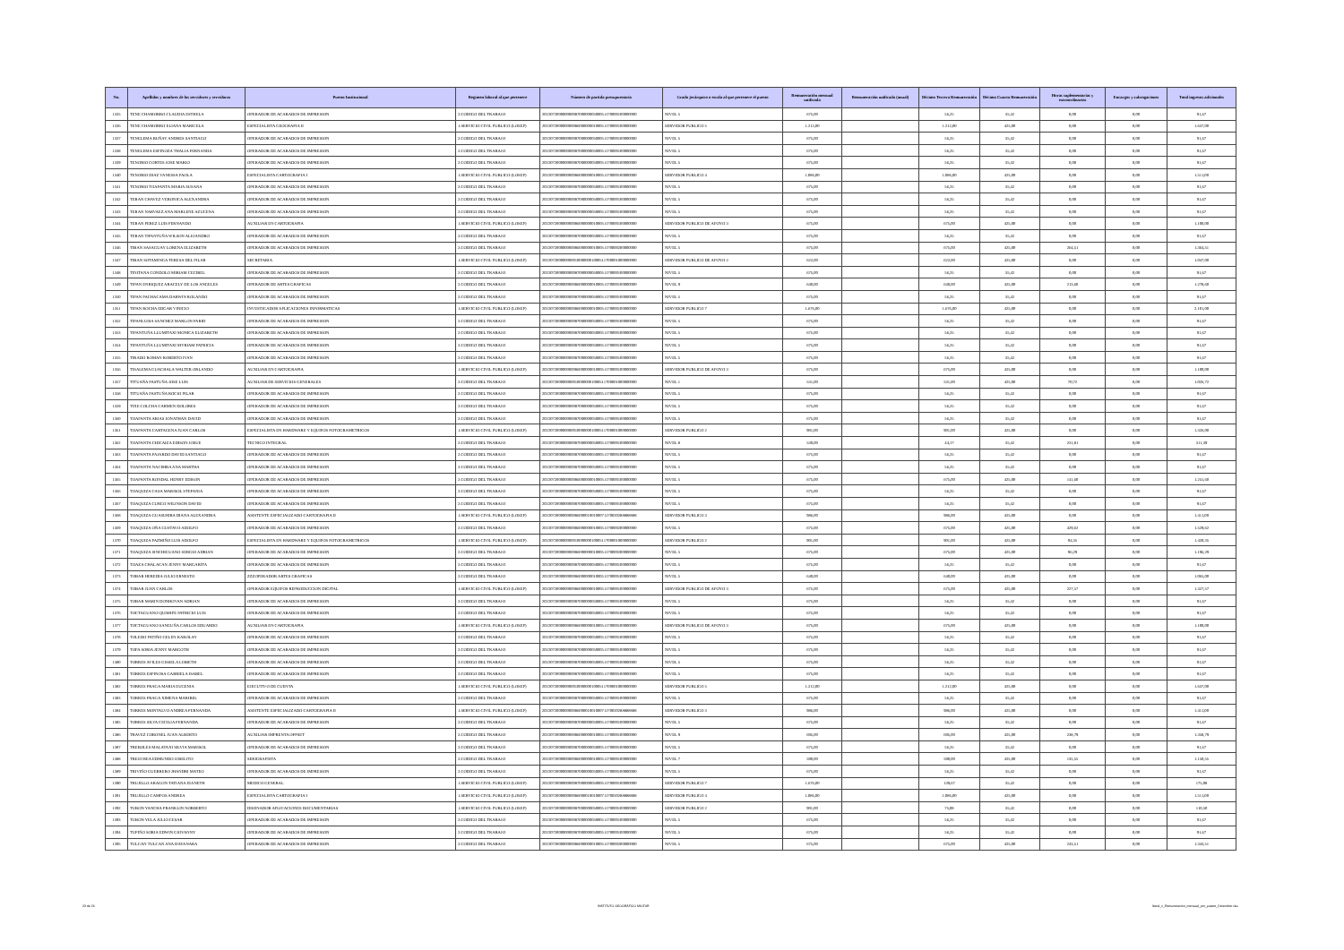| No. | Apellidos y nombres de los servidores y servidoras | Puesto Institucional | Regimen laboral al que pertenece | Número de partida presupuestaria | Grado jerárquico o escala al que pertenece el puesto | Remuneración mensual unificada | Remuneración unificada (anual) | Décimo Tercera Remuneración | Décima Cuarta Remuneración | Horas suplementarias y extraordinarias | Encargos y subrogaciones | Total ingresos adicionales |
| --- | --- | --- | --- | --- | --- | --- | --- | --- | --- | --- | --- | --- |
| 1335 | TENE CHAMORRO CLAUDIA ESTHELA | OPERADOR DE ACABADOS DE IMPRESION | 2.CODIGO DEL TRABAJO | 2022072000000000870000000500051170000100000000 | NIVEL 5 | 675,00 | | 56,25 | 35,42 | 0,00 | 0,00 | 91,67 |
| 1336 | TENE CHAMORRO ELIANA MARICELA | ESPECIALISTA GEOGRAFIA II | 1.SERVICIO CIVIL PUBLICO (LOSEP) | 2022072000000000860000000100051170000100000000 | SERVIDOR PUBLICO 5 | 1.212,00 | | 1.212,00 | 425,00 | 0,00 | 0,00 | 1.637,00 |
| 1337 | TENELEMA BUÑAY ANDRES SANTIAGO | OPERADOR DE ACABADOS DE IMPRESION | 2.CODIGO DEL TRABAJO | 2022072000000000870000000500051170000100000000 | NIVEL 5 | 675,00 | | 56,25 | 35,42 | 0,00 | 0,00 | 91,67 |
| 1338 | TENELEMA ESPINOZA THALIA FERNANDA | OPERADOR DE ACABADOS DE IMPRESION | 2.CODIGO DEL TRABAJO | 2022072000000000870000000500051170000100000000 | NIVEL 5 | 675,00 | | 56,25 | 35,42 | 0,00 | 0,00 | 91,67 |
| 1339 | TENORIO CORTES JOSE MARIO | OPERADOR DE ACABADOS DE IMPRESION | 2.CODIGO DEL TRABAJO | 2022072000000000870000000500051170000100000000 | NIVEL 5 | 675,00 | | 56,25 | 35,42 | 0,00 | 0,00 | 91,67 |
| 1340 | TENORIO DIAZ VANESSA PAOLA | ESPECIALISTA CARTOGRAFIA I | 1.SERVICIO CIVIL PUBLICO (LOSEP) | 2022072000000000860000000100051170000100000000 | SERVIDOR PUBLICO 4 | 1.086,00 | | 1.086,00 | 425,00 | 0,00 | 0,00 | 1.511,00 |
| 1341 | TENORIO TOAPANTA MARIA SUSANA | OPERADOR DE ACABADOS DE IMPRESION | 2.CODIGO DEL TRABAJO | 2022072000000000870000000500051170000100000000 | NIVEL 5 | 675,00 | | 56,25 | 35,42 | 0,00 | 0,00 | 91,67 |
| 1342 | TERAN CHAVEZ VERONICA ALEXANDRA | OPERADOR DE ACABADOS DE IMPRESION | 2.CODIGO DEL TRABAJO | 2022072000000000870000000500051170000100000000 | NIVEL 5 | 675,00 | | 56,25 | 35,42 | 0,00 | 0,00 | 91,67 |
| 1343 | TERAN NARVAEZ ANA MARLENE AZUCENA | OPERADOR DE ACABADOS DE IMPRESION | 2.CODIGO DEL TRABAJO | 2022072000000000870000000500051170000100000000 | NIVEL 5 | 675,00 | | 56,25 | 35,42 | 0,00 | 0,00 | 91,67 |
| 1344 | TERAN PEREZ LUIS FERNANDO | AUXILIAR EN CARTOGRAFIA | 1.SERVICIO CIVIL PUBLICO (LOSEP) | 2022072000000000860000000100051170000100000000 | SERVIDOR PUBLICO DE APOYO 3 | 675,00 | | 675,00 | 425,00 | 0,00 | 0,00 | 1.100,00 |
| 1345 | TERAN TIPANTUÑA WILSON ALEJANDRO | OPERADOR DE ACABADOS DE IMPRESION | 2.CODIGO DEL TRABAJO | 2022072000000000870000000500051170000100000000 | NIVEL 5 | 675,00 | | 56,25 | 35,42 | 0,00 | 0,00 | 91,67 |
| 1346 | TIBAN SASAGUAY LORENA ELIZABETH | OPERADOR DE ACABADOS DE IMPRESION | 2.CODIGO DEL TRABAJO | 2022072000000000860000000100051170000200000000 | NIVEL 5 | 675,00 | | 675,00 | 425,00 | 264,51 | 0,00 | 1.364,51 |
| 1347 | TIBAN SOTAMINGA TERESA DEL PILAR | SECRETARIA | 1.SERVICIO CIVIL PUBLICO (LOSEP) | 2022072000000000100000001000511700001000000000 | SERVIDOR PUBLICO DE APOYO 2 | 622,00 | | 622,00 | 425,00 | 0,00 | 0,00 | 1.047,00 |
| 1348 | TINITANA CONDOLO MIRIAM CECIBEL | OPERADOR DE ACABADOS DE IMPRESION | 2.CODIGO DEL TRABAJO | 2022072000000000870000000500051170000100000000 | NIVEL 5 | 675,00 | | 56,25 | 35,42 | 0,00 | 0,00 | 91,67 |
| 1349 | TIPAN ENRIQUEZ ARACELY DE LOS ANGELES | OPERADOR DE ARTES GRAFICAS | 2.CODIGO DEL TRABAJO | 2022072000000000860000000100051170000100000000 | NIVEL 9 | 640,00 | | 640,00 | 425,00 | 213,60 | 0,00 | 1.278,60 |
| 1350 | TIPAN PACHACAMA DARWIN ROLANDO | OPERADOR DE ACABADOS DE IMPRESION | 2.CODIGO DEL TRABAJO | 2022072000000000870000000500051170000100000000 | NIVEL 5 | 675,00 | | 56,25 | 35,42 | 0,00 | 0,00 | 91,67 |
| 1351 | TIPAN ROCHA EDGAR VINICIO | INVESTIGADOR APLICACIONES INFORMATICAS | 1.SERVICIO CIVIL PUBLICO (LOSEP) | 2022072000000000860000000100051170000100000000 | SERVIDOR PUBLICO 7 | 1.676,00 | | 1.676,00 | 425,00 | 0,00 | 0,00 | 2.101,00 |
| 1352 | TIPANLUISA SANCHEZ MARLON FARID | OPERADOR DE ACABADOS DE IMPRESION | 2.CODIGO DEL TRABAJO | 2022072000000000870000000500051170000100000000 | NIVEL 5 | 675,00 | | 56,25 | 35,42 | 0,00 | 0,00 | 91,67 |
| 1353 | TIPANTUÑA LLUMITAXI MONICA ELIZABETH | OPERADOR DE ACABADOS DE IMPRESION | 2.CODIGO DEL TRABAJO | 2022072000000000870000000500051170000100000000 | NIVEL 5 | 675,00 | | 56,25 | 35,42 | 0,00 | 0,00 | 91,67 |
| 1354 | TIPANTUÑA LLUMITAXI MYRIAM PATRICIA | OPERADOR DE ACABADOS DE IMPRESION | 2.CODIGO DEL TRABAJO | 2022072000000000870000000500051170000100000000 | NIVEL 5 | 675,00 | | 56,25 | 35,42 | 0,00 | 0,00 | 91,67 |
| 1355 | TIRADO ROMAN ROBERTO IVAN | OPERADOR DE ACABADOS DE IMPRESION | 2.CODIGO DEL TRABAJO | 2022072000000000870000000500051170000100000000 | NIVEL 5 | 675,00 | | 56,25 | 35,42 | 0,00 | 0,00 | 91,67 |
| 1356 | TISALEMA GUACHALA WALTER ORLANDO | AUXILIAR EN CARTOGRAFIA | 1.SERVICIO CIVIL PUBLICO (LOSEP) | 2022072000000000860000000100051170000100000000 | SERVIDOR PUBLICO DE APOYO 3 | 675,00 | | 675,00 | 425,00 | 0,00 | 0,00 | 1.100,00 |
| 1357 | TITUAÑA PASTUÑA JOSE LUIS | AUXILIAR DE SERVICIOS GENERALES | 2.CODIGO DEL TRABAJO | 2022072000000000100000001000511700001000000000 | NIVEL 1 | 531,00 | | 531,00 | 425,00 | 70,72 | 0,00 | 1.026,72 |
| 1358 | TITUAÑA PASTUÑA ROCIO PILAR | OPERADOR DE ACABADOS DE IMPRESION | 2.CODIGO DEL TRABAJO | 2022072000000000870000000500051170000100000000 | NIVEL 5 | 675,00 | | 56,25 | 35,42 | 0,00 | 0,00 | 91,67 |
| 1359 | TIXE COLCHA CARMEN DOLORES | OPERADOR DE ACABADOS DE IMPRESION | 2.CODIGO DEL TRABAJO | 2022072000000000870000000500051170000100000000 | NIVEL 5 | 675,00 | | 56,25 | 35,42 | 0,00 | 0,00 | 91,67 |
| 1360 | TOAPANTA ARIAS JONATHAN DAVID | OPERADOR DE ACABADOS DE IMPRESION | 2.CODIGO DEL TRABAJO | 2022072000000000870000000500051170000100000000 | NIVEL 5 | 675,00 | | 56,25 | 35,42 | 0,00 | 0,00 | 91,67 |
| 1361 | TOAPANTA CARTAGENA JUAN CARLOS | ESPECIALISTA EN HARDWARE Y EQUIPOS FOTOGRAMETRICOS | 1.SERVICIO CIVIL PUBLICO (LOSEP) | 2022072000000000100000001000511700001000000000 | SERVIDOR PUBLICO 2 | 901,00 | | 901,00 | 425,00 | 0,00 | 0,00 | 1.326,00 |
| 1362 | TOAPANTA CHICAIZA EDISON JOSUE | TECNICO INTEGRAL | 2.CODIGO DEL TRABAJO | 2022072000000000870000000500051170000100000000 | NIVEL 8 | 530,00 | | 44,17 | 35,42 | 231,81 | 0,00 | 311,39 |
| 1363 | TOAPANTA FAJARDO DAVID SANTIAGO | OPERADOR DE ACABADOS DE IMPRESION | 2.CODIGO DEL TRABAJO | 2022072000000000870000000500051170000100000000 | NIVEL 5 | 675,00 | | 56,25 | 35,42 | 0,00 | 0,00 | 91,67 |
| 1364 | TOAPANTA NACIMBA ANA MARTHA | OPERADOR DE ACABADOS DE IMPRESION | 2.CODIGO DEL TRABAJO | 2022072000000000870000000500051170000100000000 | NIVEL 5 | 675,00 | | 56,25 | 35,42 | 0,00 | 0,00 | 91,67 |
| 1365 | TOAPANTA RONDAL HENRY EDISON | OPERADOR DE ACABADOS DE IMPRESION | 2.CODIGO DEL TRABAJO | 2022072000000000860000000100051170000100000000 | NIVEL 5 | 675,00 | | 675,00 | 425,00 | 141,60 | 0,00 | 1.241,60 |
| 1366 | TOAQUIZA CASA MARISOL STEFANIA | OPERADOR DE ACABADOS DE IMPRESION | 2.CODIGO DEL TRABAJO | 2022072000000000870000000500051170000100000000 | NIVEL 5 | 675,00 | | 56,25 | 35,42 | 0,00 | 0,00 | 91,67 |
| 1367 | TOAQUIZA CURCO WILINSON DAVID | OPERADOR DE ACABADOS DE IMPRESION | 2.CODIGO DEL TRABAJO | 2022072000000000870000000500051170000100000000 | NIVEL 5 | 675,00 | | 56,25 | 35,42 | 0,00 | 0,00 | 91,67 |
| 1368 | TOAQUIZA GUASUMBA DIANA ALEXANDRA | ASISTENTE ESPECIALIZADO CARTOGRAFIA II | 1.SERVICIO CIVIL PUBLICO (LOSEP) | 2022072000000000860000100100071170020288888888 | SERVIDOR PUBLICO 3 | 986,00 | | 986,00 | 425,00 | 0,00 | 0,00 | 1.411,00 |
| 1369 | TOAQUIZA OÑA GUSTAVO ADOLFO | OPERADOR DE ACABADOS DE IMPRESION | 2.CODIGO DEL TRABAJO | 2022072000000000860000000100051170000200000000 | NIVEL 5 | 675,00 | | 675,00 | 425,00 | 429,62 | 0,00 | 1.529,62 |
| 1370 | TOAQUIZA PAZMIÑO LUIS ADOLFO | ESPECIALISTA EN HARDWARE Y EQUIPOS FOTOGRAMETRICOS | 1.SERVICIO CIVIL PUBLICO (LOSEP) | 2022072000000000100000001000511700001000000000 | SERVIDOR PUBLICO 2 | 901,00 | | 901,00 | 425,00 | 94,35 | 0,00 | 1.420,35 |
| 1371 | TOAQUIZA SINCHIGUANO SERGIO ADRIAN | OPERADOR DE ACABADOS DE IMPRESION | 2.CODIGO DEL TRABAJO | 2022072000000000860000000100051170000200000000 | NIVEL 5 | 675,00 | | 675,00 | 425,00 | 96,29 | 0,00 | 1.196,29 |
| 1372 | TOAZA CHALACAN JENNY MARGARITA | OPERADOR DE ACABADOS DE IMPRESION | 2.CODIGO DEL TRABAJO | 2022072000000000870000000500051170000100000000 | NIVEL 5 | 675,00 | | 56,25 | 35,42 | 0,00 | 0,00 | 91,67 |
| 1373 | TOBAR HEREDIA JULIO ERNESTO | ZZZOPERADOR ARTES GRAFICAS | 2.CODIGO DEL TRABAJO | 2022072000000000860000000100051170000100000000 | NIVEL 5 | 640,00 | | 640,00 | 425,00 | 0,00 | 0,00 | 1.065,00 |
| 1374 | TOBAR JUAN CARLOS | OPERADOR EQUIPOS REPRODUCCION DIGITAL | 1.SERVICIO CIVIL PUBLICO (LOSEP) | 2022072000000000860000000100051170000100000000 | SERVIDOR PUBLICO DE APOYO 3 | 675,00 | | 675,00 | 425,00 | 227,57 | 0,00 | 1.327,57 |
| 1375 | TOBAR MARIN DONHOVAN ADRIAN | OPERADOR DE ACABADOS DE IMPRESION | 2.CODIGO DEL TRABAJO | 2022072000000000870000000500051170000100000000 | NIVEL 5 | 675,00 | | 56,25 | 35,42 | 0,00 | 0,00 | 91,67 |
| 1376 | TOCTAGUANO QUISHPE PATRICIO LUIS | OPERADOR DE ACABADOS DE IMPRESION | 2.CODIGO DEL TRABAJO | 2022072000000000870000000500051170000100000000 | NIVEL 5 | 675,00 | | 56,25 | 35,42 | 0,00 | 0,00 | 91,67 |
| 1377 | TOCTAGUANO SANGUÑA CARLOS EDUARDO | AUXILIAR EN CARTOGRAFIA | 1.SERVICIO CIVIL PUBLICO (LOSEP) | 2022072000000000860000000100051170000100000000 | SERVIDOR PUBLICO DE APOYO 3 | 675,00 | | 675,00 | 425,00 | 0,00 | 0,00 | 1.100,00 |
| 1378 | TOLEDO PATIÑO GELEN KAROLAY | OPERADOR DE ACABADOS DE IMPRESION | 2.CODIGO DEL TRABAJO | 2022072000000000870000000500051170000100000000 | NIVEL 5 | 675,00 | | 56,25 | 35,42 | 0,00 | 0,00 | 91,67 |
| 1379 | TOPA SORIA JENNY MARGOTH | OPERADOR DE ACABADOS DE IMPRESION | 2.CODIGO DEL TRABAJO | 2022072000000000870000000500051170000100000000 | NIVEL 5 | 675,00 | | 56,25 | 35,42 | 0,00 | 0,00 | 91,67 |
| 1380 | TORRES AVILES GISSELA LISBETH | OPERADOR DE ACABADOS DE IMPRESION | 2.CODIGO DEL TRABAJO | 2022072000000000870000000500051170000100000000 | NIVEL 5 | 675,00 | | 56,25 | 35,42 | 0,00 | 0,00 | 91,67 |
| 1381 | TORRES ESPINOSA GABRIELA ISABEL | OPERADOR DE ACABADOS DE IMPRESION | 2.CODIGO DEL TRABAJO | 2022072000000000870000000500051170000100000000 | NIVEL 5 | 675,00 | | 56,25 | 35,42 | 0,00 | 0,00 | 91,67 |
| 1382 | TORRES FRAGA MARIA EUGENIA | EJECUTIVO DE CUENTA | 1.SERVICIO CIVIL PUBLICO (LOSEP) | 2022072000000000100000001000511700001000000000 | SERVIDOR PUBLICO 5 | 1.212,00 | | 1.212,00 | 425,00 | 0,00 | 0,00 | 1.637,00 |
| 1383 | TORRES FRAGA XIMENA MARIBEL | OPERADOR DE ACABADOS DE IMPRESION | 2.CODIGO DEL TRABAJO | 2022072000000000870000000500051170000100000000 | NIVEL 5 | 675,00 | | 56,25 | 35,42 | 0,00 | 0,00 | 91,67 |
| 1384 | TORRES MONTALVO ANDREA FERNANDA | ASISTENTE ESPECIALIZADO CARTOGRAFIA II | 1.SERVICIO CIVIL PUBLICO (LOSEP) | 2022072000000000860000100100071170020288888888 | SERVIDOR PUBLICO 3 | 986,00 | | 986,00 | 425,00 | 0,00 | 0,00 | 1.411,00 |
| 1385 | TORRES SILVA CECILIA FERNANDA | OPERADOR DE ACABADOS DE IMPRESION | 2.CODIGO DEL TRABAJO | 2022072000000000870000000500051170000100000000 | NIVEL 5 | 675,00 | | 56,25 | 35,42 | 0,00 | 0,00 | 91,67 |
| 1386 | TRAVEZ CORONEL JUAN ALBERTO | AUXILIAR IMPRENTA OFFSET | 2.CODIGO DEL TRABAJO | 2022072000000000860000000100051170000100000000 | NIVEL 9 | 695,00 | | 695,00 | 425,00 | 238,79 | 0,00 | 1.358,79 |
| 1387 | TREBOLES MALATAXI SILVIA MARISOL | OPERADOR DE ACABADOS DE IMPRESION | 2.CODIGO DEL TRABAJO | 2022072000000000870000000500051170000100000000 | NIVEL 5 | 675,00 | | 56,25 | 35,42 | 0,00 | 0,00 | 91,67 |
| 1388 | TREJO REA EDMUNDO JOSELITO | SERIGRAFISTA | 2.CODIGO DEL TRABAJO | 2022072000000000860000000100051170000100000000 | NIVEL 7 | 590,00 | | 590,00 | 425,00 | 135,55 | 0,00 | 1.150,55 |
| 1389 | TRIVIÑO GUERRERO JHANDRI MATEO | OPERADOR DE ACABADOS DE IMPRESION | 2.CODIGO DEL TRABAJO | 2022072000000000870000000500051170000100000000 | NIVEL 5 | 675,00 | | 56,25 | 35,42 | 0,00 | 0,00 | 91,67 |
| 1390 | TRUJILLO ARAGON TATIANA JEANETH | MEDICO GENERAL | 1.SERVICIO CIVIL PUBLICO (LOSEP) | 2022072000000000870000000500051170000100000000 | SERVIDOR PUBLICO 7 | 1.676,00 | | 139,67 | 35,42 | 0,00 | 0,00 | 175,08 |
| 1391 | TRUJILLO CAMPOS ANDREA | ESPECIALISTA CARTOGRAFIA I | 1.SERVICIO CIVIL PUBLICO (LOSEP) | 2022072000000000860000100100071170020288888888 | SERVIDOR PUBLICO 4 | 1.086,00 | | 1.086,00 | 425,00 | 0,00 | 0,00 | 1.511,00 |
| 1392 | TUBON YANCHA FRANKLIN NORBERTO | DISENADOR APLICACIONES DOCUMENTARIAS | 1.SERVICIO CIVIL PUBLICO (LOSEP) | 2022072000000000870000000500051170000100000000 | SERVIDOR PUBLICO 2 | 901,00 | | 75,08 | 35,42 | 0,00 | 0,00 | 110,50 |
| 1393 | TUBON YELA JULIO CESAR | OPERADOR DE ACABADOS DE IMPRESION | 2.CODIGO DEL TRABAJO | 2022072000000000870000000500051170000100000000 | NIVEL 5 | 675,00 | | 56,25 | 35,42 | 0,00 | 0,00 | 91,67 |
| 1394 | TUFIÑO SORIA EDWIN GIOVANNY | OPERADOR DE ACABADOS DE IMPRESION | 2.CODIGO DEL TRABAJO | 2022072000000000870000000500051170000100000000 | NIVEL 5 | 675,00 | | 56,25 | 35,42 | 0,00 | 0,00 | 91,67 |
| 1395 | TULCAN TULCAN ANA DAYANARA | OPERADOR DE ACABADOS DE IMPRESION | 2.CODIGO DEL TRABAJO | 2022072000000000860000000100051170000200000000 | NIVEL 5 | 675,00 | | 675,00 | 425,00 | 243,51 | 0,00 | 1.343,51 |
23 de 26 INSTITUTO GEOGRÁFICO MILITAR literal_c_Remuneracion_mensual_por_puesto_Diciembre.xlsx